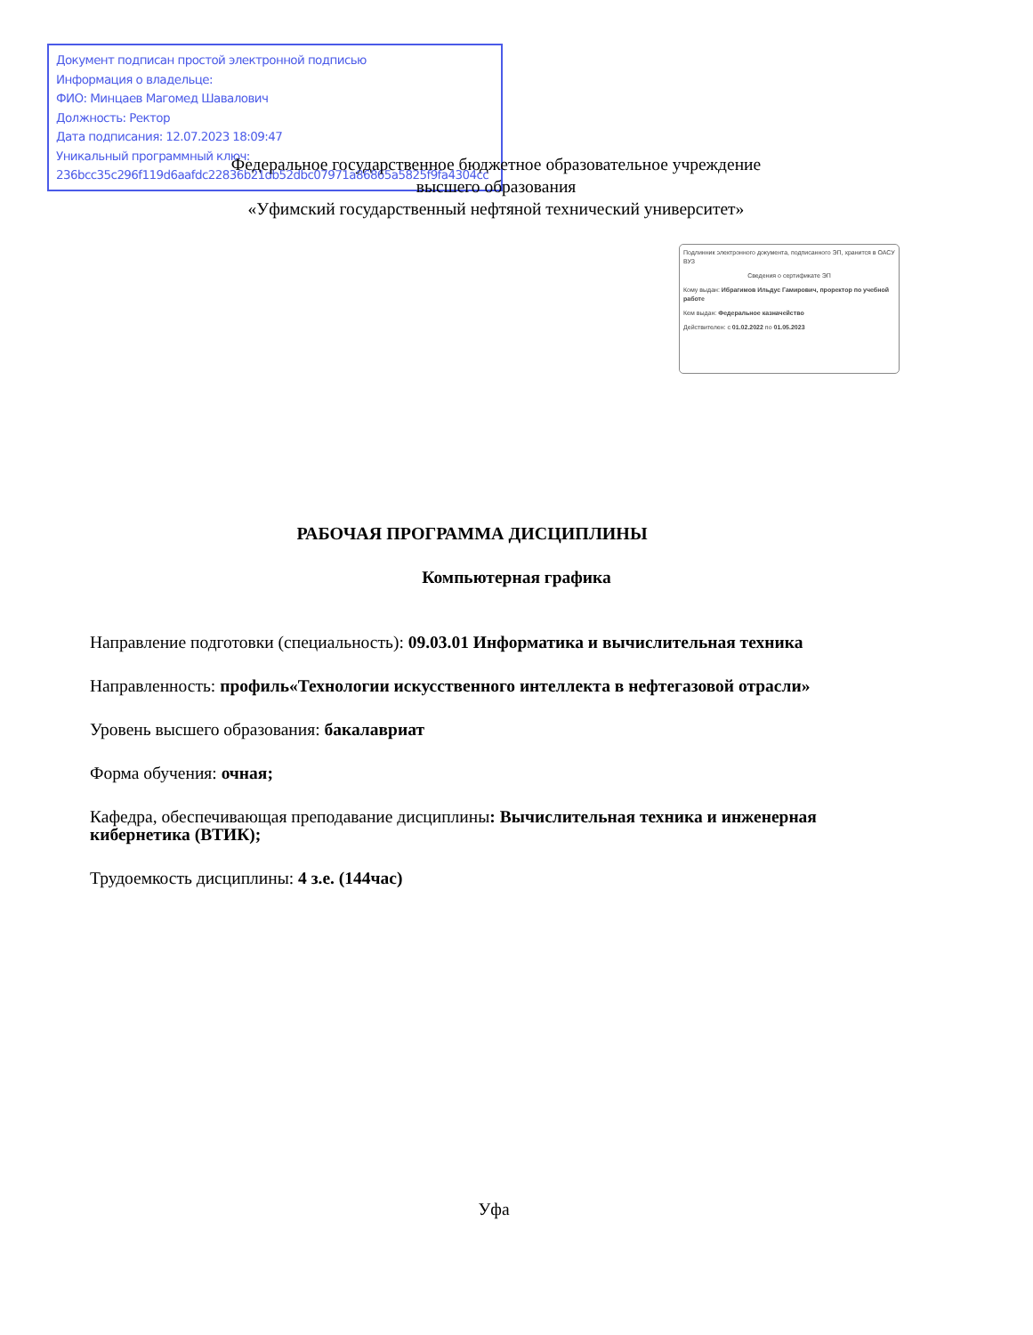Документ подписан простой электронной подписью
Информация о владельце:
ФИО: Минцаев Магомед Шавалович
Должность: Ректор
Дата подписания: 12.07.2023 18:09:47
Уникальный программный ключ:
236bcc35c296f119d6aafdc22836b21db52dbc07971a86865a5825f9fa4304cc
Федеральное государственное бюджетное образовательное учреждение
высшего образования
«Уфимский государственный нефтяной технический университет»
Подлинник электронного документа, подписанного ЭП, хранится в ОАСУ ВУЗ
Сведения о сертификате ЭП
Кому выдан: Ибрагимов Ильдус Гамирович, проректор по учебной работе
Кем выдан: Федеральное казначейство
Действителен: с 01.02.2022 по 01.05.2023
РАБОЧАЯ ПРОГРАММА ДИСЦИПЛИНЫ
Компьютерная графика
Направление подготовки (специальность): 09.03.01 Информатика и вычислительная техника
Направленность: профиль«Технологии искусственного интеллекта в нефтегазовой отрасли»
Уровень высшего образования: бакалавриат
Форма обучения: очная;
Кафедра, обеспечивающая преподавание дисциплины: Вычислительная техника и инженерная кибернетика (ВТИК);
Трудоемкость дисциплины: 4 з.е. (144час)
Уфа